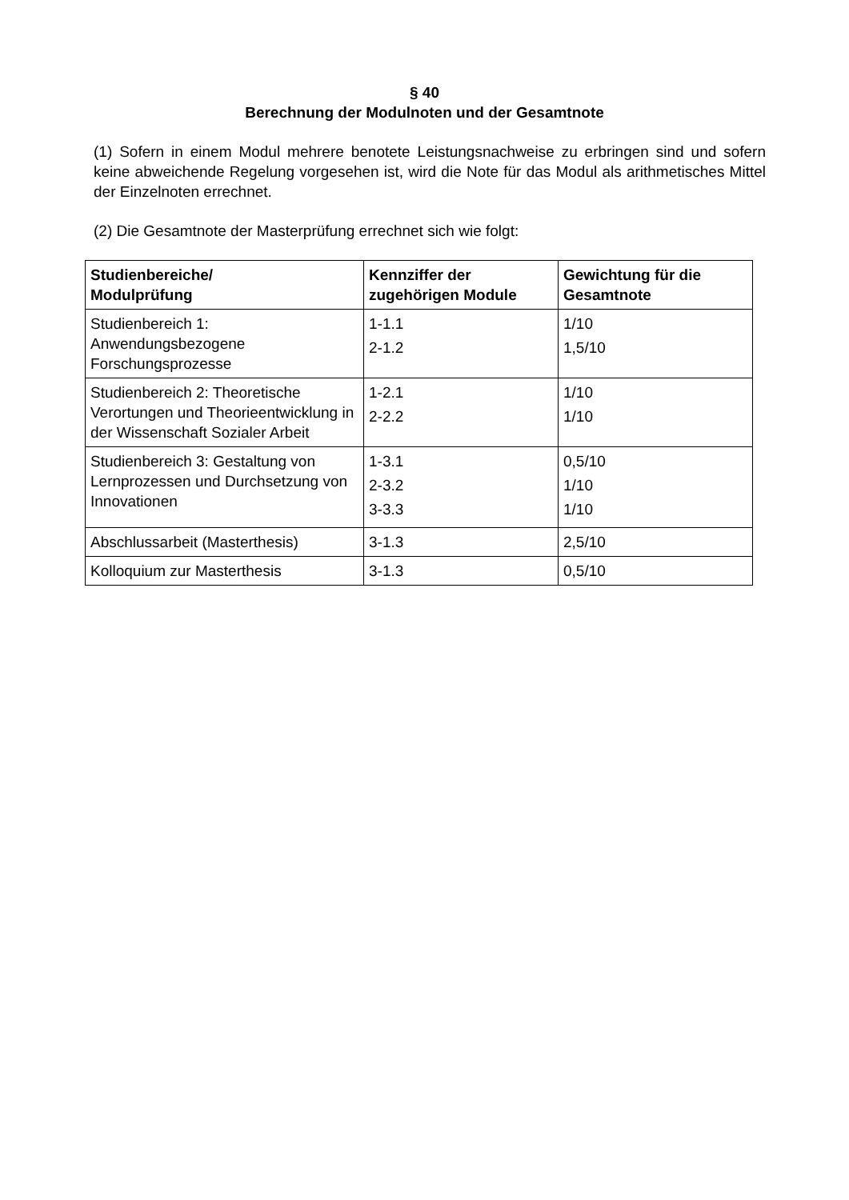§ 40
Berechnung der Modulnoten und der Gesamtnote
(1) Sofern in einem Modul mehrere benotete Leistungsnachweise zu erbringen sind und sofern keine abweichende Regelung vorgesehen ist, wird die Note für das Modul als arithmetisches Mittel der Einzelnoten errechnet.
(2) Die Gesamtnote der Masterprüfung errechnet sich wie folgt:
| Studienbereiche/ Modulprüfung | Kennziffer der zugehörigen Module | Gewichtung für die Gesamtnote |
| --- | --- | --- |
| Studienbereich 1: Anwendungsbezogene Forschungsprozesse | 1-1.1 2-1.2 | 1/10 1,5/10 |
| Studienbereich 2: Theoretische Verortungen und Theorieentwicklung in der Wissenschaft Sozialer Arbeit | 1-2.1 2-2.2 | 1/10 1/10 |
| Studienbereich 3: Gestaltung von Lernprozessen und Durchsetzung von Innovationen | 1-3.1 2-3.2 3-3.3 | 0,5/10 1/10 1/10 |
| Abschlussarbeit (Masterthesis) | 3-1.3 | 2,5/10 |
| Kolloquium zur Masterthesis | 3-1.3 | 0,5/10 |